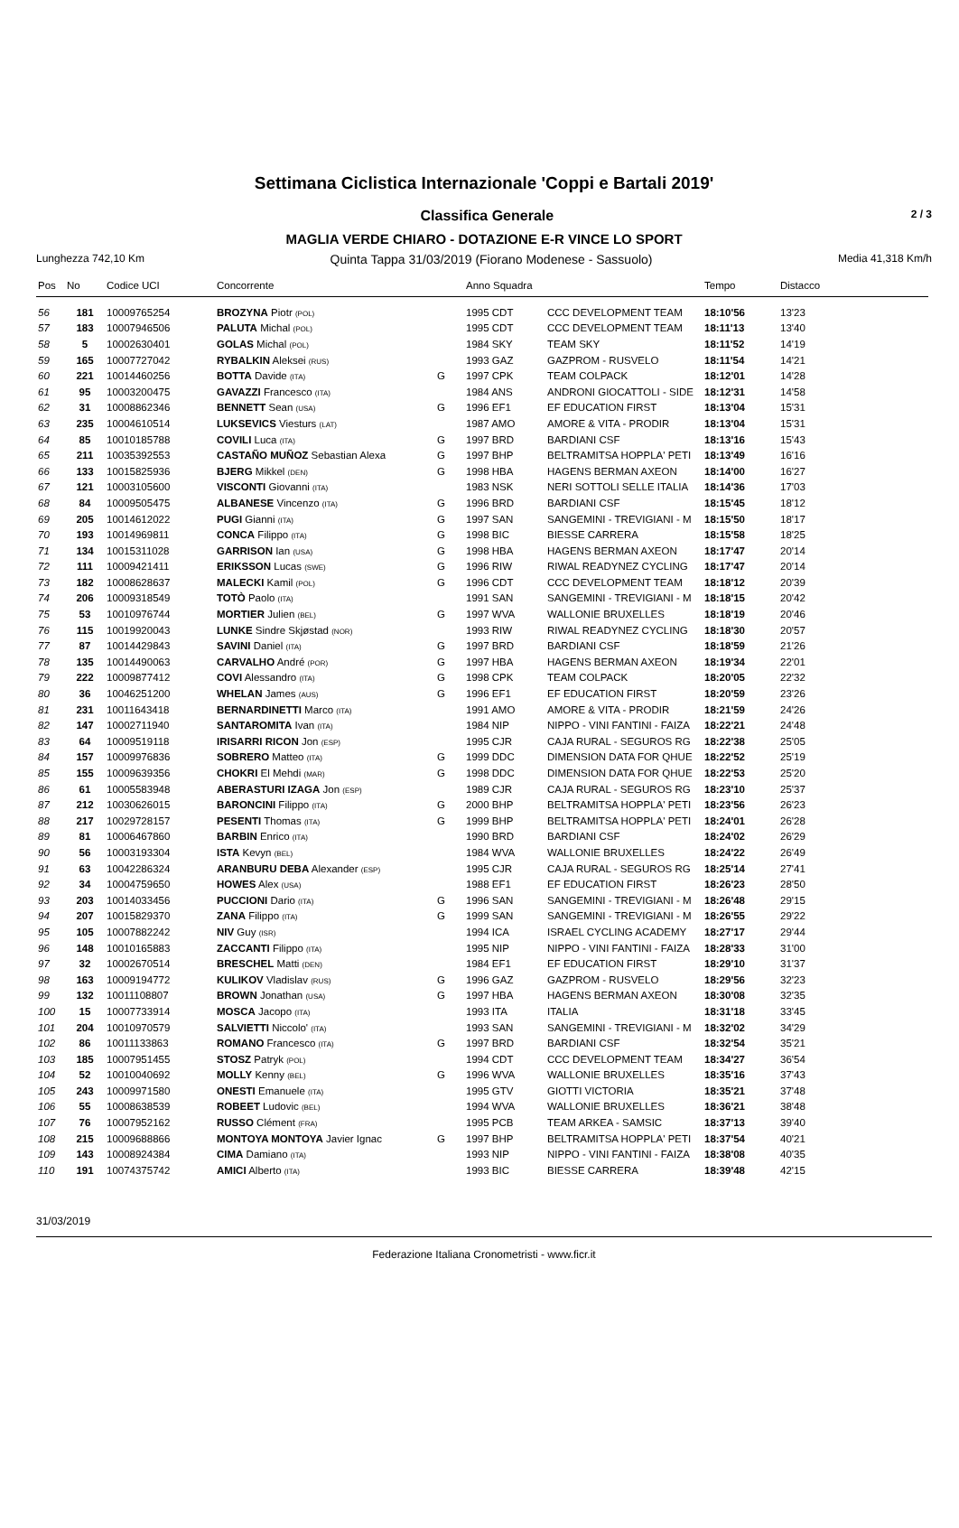Settimana Ciclistica Internazionale 'Coppi e Bartali 2019'
Classifica Generale 2 / 3
MAGLIA VERDE CHIARO - DOTAZIONE E-R VINCE LO SPORT
Lunghezza 742,10 Km Quinta Tappa 31/03/2019 (Fiorano Modenese - Sassuolo) Media 41,318 Km/h
| Pos | No | Codice UCI | Concorrente | | Anno Squadra | | Tempo | Distacco |
| --- | --- | --- | --- | --- | --- | --- | --- | --- |
| 56 | 181 | 10009765254 | BROZYNA Piotr (POL) | | 1995 CDT | CCC DEVELOPMENT TEAM | 18:10'56 | 13'23 |
| 57 | 183 | 10007946506 | PALUTA Michal (POL) | | 1995 CDT | CCC DEVELOPMENT TEAM | 18:11'13 | 13'40 |
| 58 | 5 | 10002630401 | GOLAS Michal (POL) | | 1984 SKY | TEAM SKY | 18:11'52 | 14'19 |
| 59 | 165 | 10007727042 | RYBALKIN Aleksei (RUS) | | 1993 GAZ | GAZPROM - RUSVELO | 18:11'54 | 14'21 |
| 60 | 221 | 10014460256 | BOTTA Davide (ITA) | G | 1997 CPK | TEAM COLPACK | 18:12'01 | 14'28 |
| 61 | 95 | 10003200475 | GAVAZZI Francesco (ITA) | | 1984 ANS | ANDRONI GIOCATTOLI - SIDE | 18:12'31 | 14'58 |
| 62 | 31 | 10008862346 | BENNETT Sean (USA) | G | 1996 EF1 | EF EDUCATION FIRST | 18:13'04 | 15'31 |
| 63 | 235 | 10004610514 | LUKSEVICS Viesturs (LAT) | | 1987 AMO | AMORE & VITA - PRODIR | 18:13'04 | 15'31 |
| 64 | 85 | 10010185788 | COVILI Luca (ITA) | G | 1997 BRD | BARDIANI CSF | 18:13'16 | 15'43 |
| 65 | 211 | 10035392553 | CASTAÑO MUÑOZ Sebastian Alexa | G | 1997 BHP | BELTRAMITSA HOPPLA' PETI | 18:13'49 | 16'16 |
| 66 | 133 | 10015825936 | BJERG Mikkel (DEN) | G | 1998 HBA | HAGENS BERMAN AXEON | 18:14'00 | 16'27 |
| 67 | 121 | 10003105600 | VISCONTI Giovanni (ITA) | | 1983 NSK | NERI SOTTOLI SELLE ITALIA | 18:14'36 | 17'03 |
| 68 | 84 | 10009505475 | ALBANESE Vincenzo (ITA) | G | 1996 BRD | BARDIANI CSF | 18:15'45 | 18'12 |
| 69 | 205 | 10014612022 | PUGI Gianni (ITA) | G | 1997 SAN | SANGEMINI - TREVIGIANI - M | 18:15'50 | 18'17 |
| 70 | 193 | 10014969811 | CONCA Filippo (ITA) | G | 1998 BIC | BIESSE CARRERA | 18:15'58 | 18'25 |
| 71 | 134 | 10015311028 | GARRISON Ian (USA) | G | 1998 HBA | HAGENS BERMAN AXEON | 18:17'47 | 20'14 |
| 72 | 111 | 10009421411 | ERIKSSON Lucas (SWE) | G | 1996 RIW | RIWAL READYNEZ CYCLING | 18:17'47 | 20'14 |
| 73 | 182 | 10008628637 | MALECKI Kamil (POL) | G | 1996 CDT | CCC DEVELOPMENT TEAM | 18:18'12 | 20'39 |
| 74 | 206 | 10009318549 | TOTÒ Paolo (ITA) | | 1991 SAN | SANGEMINI - TREVIGIANI - M | 18:18'15 | 20'42 |
| 75 | 53 | 10010976744 | MORTIER Julien (BEL) | G | 1997 WVA | WALLONIE BRUXELLES | 18:18'19 | 20'46 |
| 76 | 115 | 10019920043 | LUNKE Sindre Skjøstad (NOR) | | 1993 RIW | RIWAL READYNEZ CYCLING | 18:18'30 | 20'57 |
| 77 | 87 | 10014429843 | SAVINI Daniel (ITA) | G | 1997 BRD | BARDIANI CSF | 18:18'59 | 21'26 |
| 78 | 135 | 10014490063 | CARVALHO André (POR) | G | 1997 HBA | HAGENS BERMAN AXEON | 18:19'34 | 22'01 |
| 79 | 222 | 10009877412 | COVI Alessandro (ITA) | G | 1998 CPK | TEAM COLPACK | 18:20'05 | 22'32 |
| 80 | 36 | 10046251200 | WHELAN James (AUS) | G | 1996 EF1 | EF EDUCATION FIRST | 18:20'59 | 23'26 |
| 81 | 231 | 10011643418 | BERNARDINETTI Marco (ITA) | | 1991 AMO | AMORE & VITA - PRODIR | 18:21'59 | 24'26 |
| 82 | 147 | 10002711940 | SANTAROMITA Ivan (ITA) | | 1984 NIP | NIPPO - VINI FANTINI - FAIZA | 18:22'21 | 24'48 |
| 83 | 64 | 10009519118 | IRISARRI RICON Jon (ESP) | | 1995 CJR | CAJA RURAL - SEGUROS RG | 18:22'38 | 25'05 |
| 84 | 157 | 10009976836 | SOBRERO Matteo (ITA) | G | 1999 DDC | DIMENSION DATA FOR QHUE | 18:22'52 | 25'19 |
| 85 | 155 | 10009639356 | CHOKRI El Mehdi (MAR) | G | 1998 DDC | DIMENSION DATA FOR QHUE | 18:22'53 | 25'20 |
| 86 | 61 | 10005583948 | ABERASTURI IZAGA Jon (ESP) | | 1989 CJR | CAJA RURAL - SEGUROS RG | 18:23'10 | 25'37 |
| 87 | 212 | 10030626015 | BARONCINI Filippo (ITA) | G | 2000 BHP | BELTRAMITSA HOPPLA' PETI | 18:23'56 | 26'23 |
| 88 | 217 | 10029728157 | PESENTI Thomas (ITA) | G | 1999 BHP | BELTRAMITSA HOPPLA' PETI | 18:24'01 | 26'28 |
| 89 | 81 | 10006467860 | BARBIN Enrico (ITA) | | 1990 BRD | BARDIANI CSF | 18:24'02 | 26'29 |
| 90 | 56 | 10003193304 | ISTA Kevyn (BEL) | | 1984 WVA | WALLONIE BRUXELLES | 18:24'22 | 26'49 |
| 91 | 63 | 10042286324 | ARANBURU DEBA Alexander (ESP) | | 1995 CJR | CAJA RURAL - SEGUROS RG | 18:25'14 | 27'41 |
| 92 | 34 | 10004759650 | HOWES Alex (USA) | | 1988 EF1 | EF EDUCATION FIRST | 18:26'23 | 28'50 |
| 93 | 203 | 10014033456 | PUCCIONI Dario (ITA) | G | 1996 SAN | SANGEMINI - TREVIGIANI - M | 18:26'48 | 29'15 |
| 94 | 207 | 10015829370 | ZANA Filippo (ITA) | G | 1999 SAN | SANGEMINI - TREVIGIANI - M | 18:26'55 | 29'22 |
| 95 | 105 | 10007882242 | NIV Guy (ISR) | | 1994 ICA | ISRAEL CYCLING ACADEMY | 18:27'17 | 29'44 |
| 96 | 148 | 10010165883 | ZACCANTI Filippo (ITA) | | 1995 NIP | NIPPO - VINI FANTINI - FAIZA | 18:28'33 | 31'00 |
| 97 | 32 | 10002670514 | BRESCHEL Matti (DEN) | | 1984 EF1 | EF EDUCATION FIRST | 18:29'10 | 31'37 |
| 98 | 163 | 10009194772 | KULIKOV Vladislav (RUS) | G | 1996 GAZ | GAZPROM - RUSVELO | 18:29'56 | 32'23 |
| 99 | 132 | 10011108807 | BROWN Jonathan (USA) | G | 1997 HBA | HAGENS BERMAN AXEON | 18:30'08 | 32'35 |
| 100 | 15 | 10007733914 | MOSCA Jacopo (ITA) | | 1993 ITA | ITALIA | 18:31'18 | 33'45 |
| 101 | 204 | 10010970579 | SALVIETTI Niccolo' (ITA) | | 1993 SAN | SANGEMINI - TREVIGIANI - M | 18:32'02 | 34'29 |
| 102 | 86 | 10011133863 | ROMANO Francesco (ITA) | G | 1997 BRD | BARDIANI CSF | 18:32'54 | 35'21 |
| 103 | 185 | 10007951455 | STOSZ Patryk (POL) | | 1994 CDT | CCC DEVELOPMENT TEAM | 18:34'27 | 36'54 |
| 104 | 52 | 10010040692 | MOLLY Kenny (BEL) | G | 1996 WVA | WALLONIE BRUXELLES | 18:35'16 | 37'43 |
| 105 | 243 | 10009971580 | ONESTI Emanuele (ITA) | | 1995 GTV | GIOTTI VICTORIA | 18:35'21 | 37'48 |
| 106 | 55 | 10008638539 | ROBEET Ludovic (BEL) | | 1994 WVA | WALLONIE BRUXELLES | 18:36'21 | 38'48 |
| 107 | 76 | 10007952162 | RUSSO Clément (FRA) | | 1995 PCB | TEAM ARKEA - SAMSIC | 18:37'13 | 39'40 |
| 108 | 215 | 10009688866 | MONTOYA MONTOYA Javier Ignac | G | 1997 BHP | BELTRAMITSA HOPPLA' PETI | 18:37'54 | 40'21 |
| 109 | 143 | 10008924384 | CIMA Damiano (ITA) | | 1993 NIP | NIPPO - VINI FANTINI - FAIZA | 18:38'08 | 40'35 |
| 110 | 191 | 10074375742 | AMICI Alberto (ITA) | | 1993 BIC | BIESSE CARRERA | 18:39'48 | 42'15 |
31/03/2019
Federazione Italiana Cronometristi - www.ficr.it